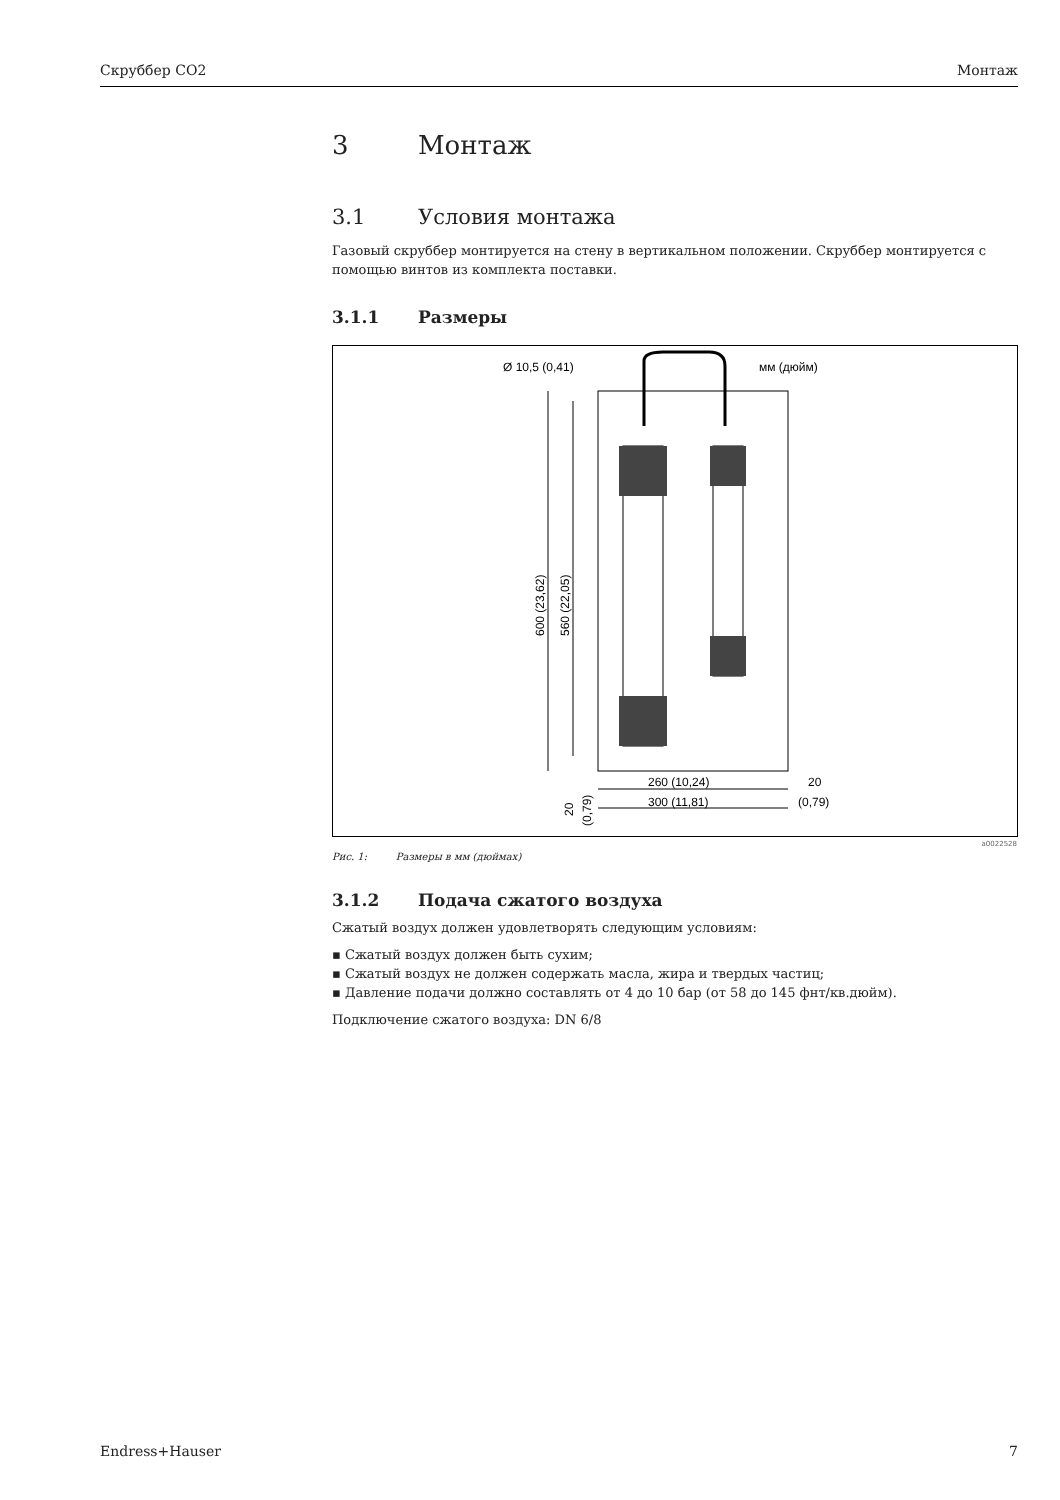Скруббер CO2 Монтаж
3 Монтаж
3.1 Условия монтажа
Газовый скруббер монтируется на стену в вертикальном положении. Скруббер монтируется с помощью винтов из комплекта поставки.
3.1.1 Размеры
Ø 10,5 (0,41)
мм (дюйм)
600 (23,62)
560 (22,05)
260 (10,24)
300 (11,81)
20
(0,79)
20
(0,79)
a0022528
Рис. 1: Размеры в мм (дюймах)
3.1.2 Подача сжатого воздуха
Сжатый воздух должен удовлетворять следующим условиям:
▪ Сжатый воздух должен быть сухим;
▪ Сжатый воздух не должен содержать масла, жира и твердых частиц;
▪ Давление подачи должно составлять от 4 до 10 бар (от 58 до 145 фнт/кв.дюйм).
Подключение сжатого воздуха: DN 6/8
Endress+Hauser 7